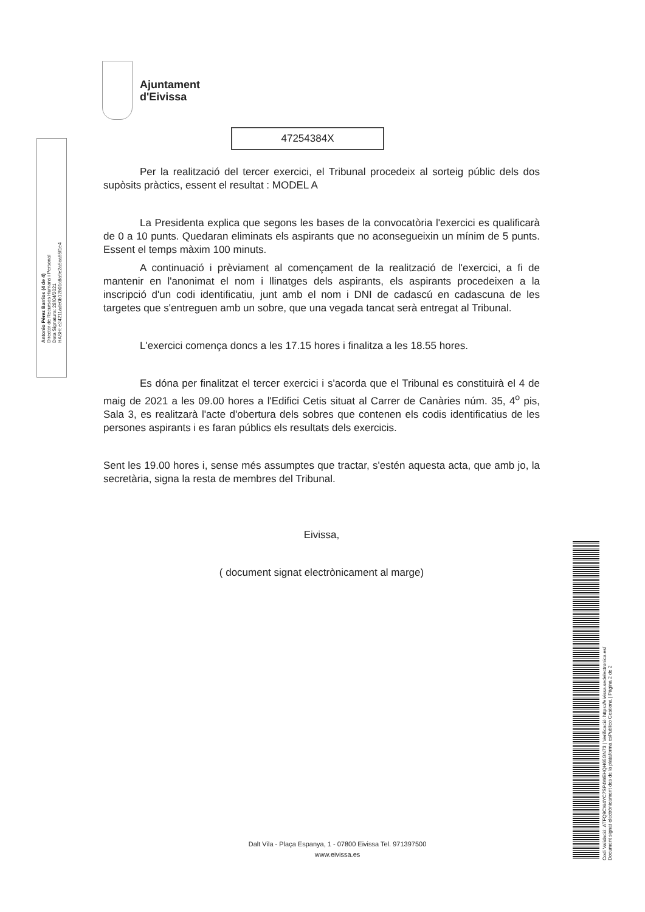Ajuntament
d'Eivissa
Antonio Pérez Barrios (4 de 4)
Director de Recursos Humans i Personal
Data Signatura: 28/04/2021
HASH: e24211ade0b12b01c8a9e2a5ca65f1e4
47254384X
Per la realització del tercer exercici, el Tribunal procedeix al sorteig públic dels dos supòsits pràctics, essent el resultat : MODEL A
La Presidenta explica que segons les bases de la convocatòria l'exercici es qualificarà de 0 a 10 punts. Quedaran eliminats els aspirants que no aconsegueixin un mínim de 5 punts. Essent el temps màxim 100 minuts.
A continuació i prèviament al començament de la realització de l'exercici, a fi de mantenir en l'anonimat el nom i llinatges dels aspirants, els aspirants procedeixen a la inscripció d'un codi identificatiu, junt amb el nom i DNI de cadascú en cadascuna de les targetes que s'entreguen amb un sobre, que una vegada tancat serà entregat al Tribunal.
L'exercici comença doncs a les 17.15 hores i finalitza a les 18.55 hores.
Es dóna per finalitzat el tercer exercici i s'acorda que el Tribunal es constituirà el 4 de maig de 2021 a les 09.00 hores a l'Edifici Cetis situat al Carrer de Canàries núm. 35, 4<sup>o</sup> pis, Sala 3, es realitzarà l'acte d'obertura dels sobres que contenen els codis identificatius de les persones aspirants i es faran públics els resultats dels exercicis.
Sent les 19.00 hores i, sense més assumptes que tractar, s'estén aquesta acta, que amb jo, la secretària, signa la resta de membres del Tribunal.
Eivissa,
( document signat electrònicament al marge)
Codi Validació: ATFQ9CW4YC7SP4WEHQH65GN73 | Verificació: https://eivissa.sedelectronica.es/
Document signat electrònicament des de la plataforma esPublico Gestiona | Pàgina 2 de 2
Dalt Vila - Plaça Espanya, 1 - 07800 Eivissa Tel. 971397500
www.eivissa.es